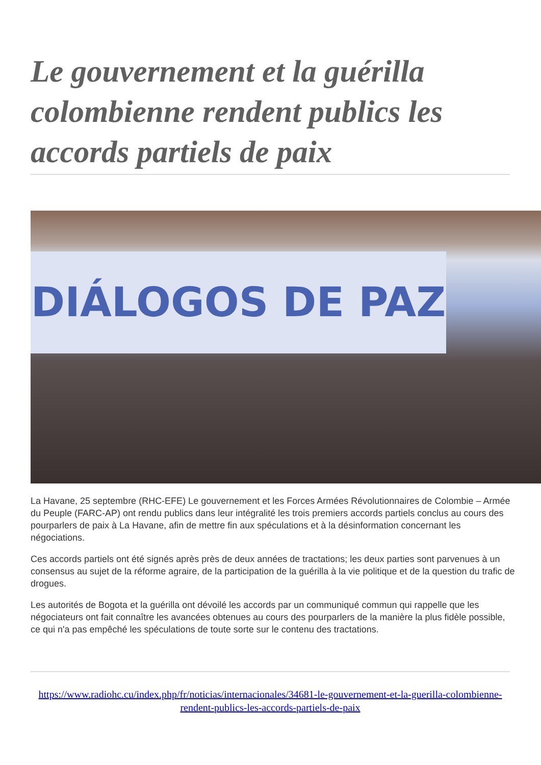Le gouvernement et la guérilla colombienne rendent publics les accords partiels de paix
DIÁLOGOS DE PAZ
La Havane, 25 septembre (RHC-EFE) Le gouvernement et les Forces Armées Révolutionnaires de Colombie – Armée du Peuple (FARC-AP) ont rendu publics dans leur intégralité les trois premiers accords partiels conclus au cours des pourparlers de paix à La Havane, afin de mettre fin aux spéculations et à la désinformation concernant les négociations.
Ces accords partiels ont été signés après près de deux années de tractations; les deux parties sont parvenues à un consensus au sujet de la réforme agraire, de la participation de la guérilla à la vie politique et de la question du trafic de drogues.
Les autorités de Bogota et la guérilla ont dévoilé les accords par un communiqué commun qui rappelle que les négociateurs ont fait connaître les avancées obtenues au cours des pourparlers de la manière la plus fidèle possible, ce qui n'a pas empêché les spéculations de toute sorte sur le contenu des tractations.
https://www.radiohc.cu/index.php/fr/noticias/internacionales/34681-le-gouvernement-et-la-guerilla-colombienne-rendent-publics-les-accords-partiels-de-paix